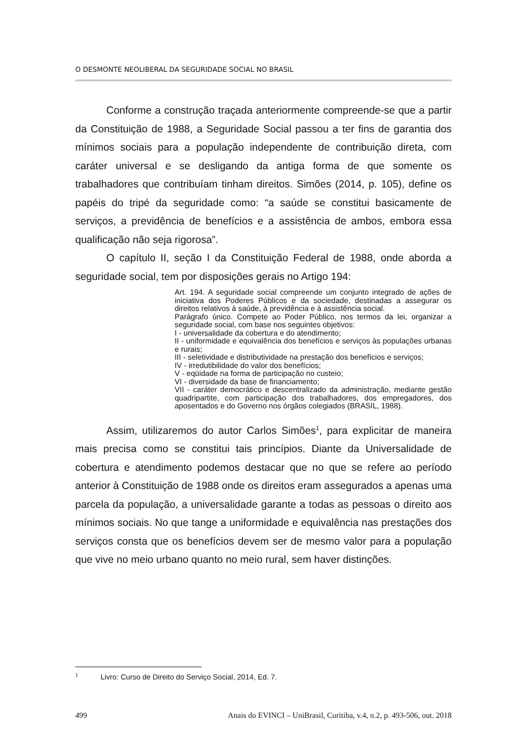O DESMONTE NEOLIBERAL DA SEGURIDADE SOCIAL NO BRASIL
Conforme a construção traçada anteriormente compreende-se que a partir da Constituição de 1988, a Seguridade Social passou a ter fins de garantia dos mínimos sociais para a população independente de contribuição direta, com caráter universal e se desligando da antiga forma de que somente os trabalhadores que contribuíam tinham direitos. Simões (2014, p. 105), define os papéis do tripé da seguridade como: “a saúde se constitui basicamente de serviços, a previdência de benefícios e a assistência de ambos, embora essa qualificação não seja rigorosa”.
O capítulo II, seção I da Constituição Federal de 1988, onde aborda a seguridade social, tem por disposições gerais no Artigo 194:
Art. 194. A seguridade social compreende um conjunto integrado de ações de iniciativa dos Poderes Públicos e da sociedade, destinadas a assegurar os direitos relativos à saúde, à previdência e à assistência social.
Parágrafo único. Compete ao Poder Público, nos termos da lei, organizar a seguridade social, com base nos seguintes objetivos:
I - universalidade da cobertura e do atendimento;
II - uniformidade e equivalência dos benefícios e serviços às populações urbanas e rurais;
III - seletividade e distributividade na prestação dos benefícios e serviços;
IV - irredutibilidade do valor dos benefícios;
V - eqüidade na forma de participação no custeio;
VI - diversidade da base de financiamento;
VII - caráter democrático e descentralizado da administração, mediante gestão quadripartite, com participação dos trabalhadores, dos empregadores, dos aposentados e do Governo nos órgãos colegiados (BRASIL, 1988).
Assim, utilizaremos do autor Carlos Simões<sup>1</sup>, para explicitar de maneira mais precisa como se constitui tais princípios. Diante da Universalidade de cobertura e atendimento podemos destacar que no que se refere ao período anterior à Constituição de 1988 onde os direitos eram assegurados a apenas uma parcela da população, a universalidade garante a todas as pessoas o direito aos mínimos sociais. No que tange a uniformidade e equivalência nas prestações dos serviços consta que os benefícios devem ser de mesmo valor para a população que vive no meio urbano quanto no meio rural, sem haver distinções.
<sup>1</sup> Livro: Curso de Direito do Serviço Social, 2014, Ed. 7.
499 Anais do EVINCI – UniBrasil, Curitiba, v.4, n.2, p. 493-506, out. 2018